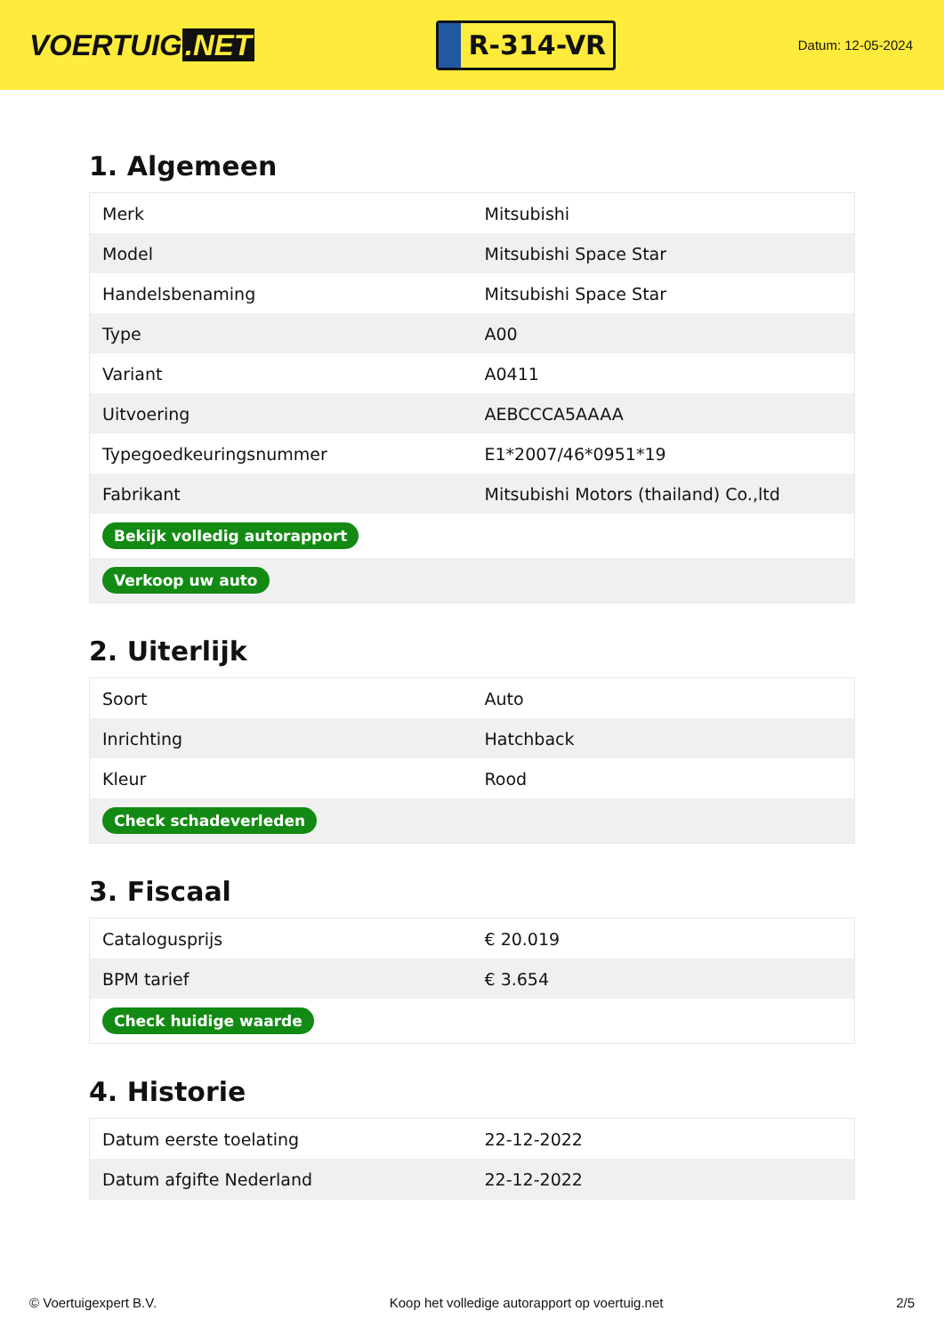VOERTUIG.NET
R-314-VR
Datum: 12-05-2024
1. Algemeen
| Merk | Mitsubishi |
| Model | Mitsubishi Space Star |
| Handelsbenaming | Mitsubishi Space Star |
| Type | A00 |
| Variant | A0411 |
| Uitvoering | AEBCCCA5AAAA |
| Typegoedkeuringsnummer | E1*2007/46*0951*19 |
| Fabrikant | Mitsubishi Motors (thailand) Co.,ltd |
| Bekijk volledig autorapport | |
| Verkoop uw auto | |
2. Uiterlijk
| Soort | Auto |
| Inrichting | Hatchback |
| Kleur | Rood |
| Check schadeverleden | |
3. Fiscaal
| Catalogusprijs | € 20.019 |
| BPM tarief | € 3.654 |
| Check huidige waarde | |
4. Historie
| Datum eerste toelating | 22-12-2022 |
| Datum afgifte Nederland | 22-12-2022 |
© Voertuigexpert B.V. Koop het volledige autorapport op voertuig.net 2/5